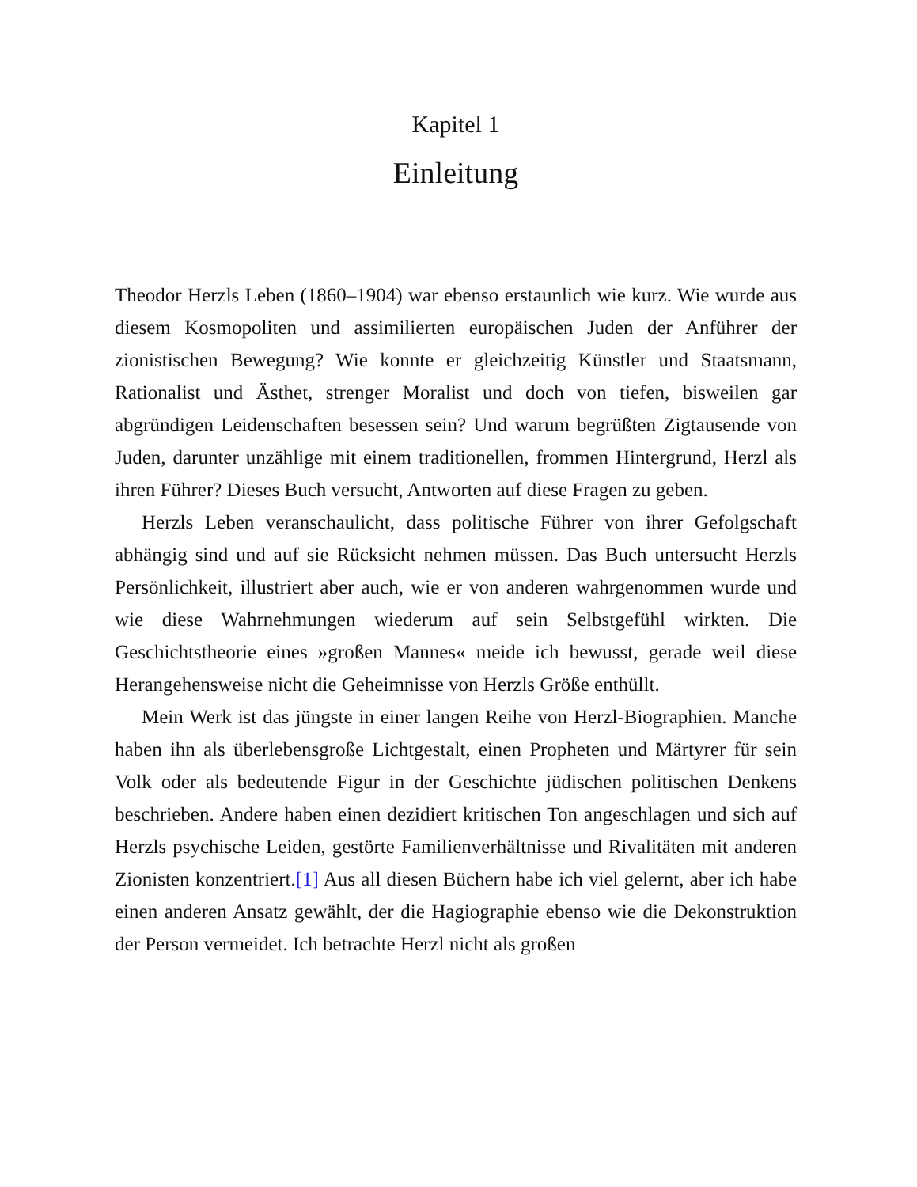Kapitel 1
Einleitung
Theodor Herzls Leben (1860–1904) war ebenso erstaunlich wie kurz. Wie wurde aus diesem Kosmopoliten und assimilierten europäischen Juden der Anführer der zionistischen Bewegung? Wie konnte er gleichzeitig Künstler und Staatsmann, Rationalist und Ästhet, strenger Moralist und doch von tiefen, bisweilen gar abgründigen Leidenschaften besessen sein? Und warum begrüßten Zigtausende von Juden, darunter unzählige mit einem traditionellen, frommen Hintergrund, Herzl als ihren Führer? Dieses Buch versucht, Antworten auf diese Fragen zu geben.
Herzls Leben veranschaulicht, dass politische Führer von ihrer Gefolgschaft abhängig sind und auf sie Rücksicht nehmen müssen. Das Buch untersucht Herzls Persönlichkeit, illustriert aber auch, wie er von anderen wahrgenommen wurde und wie diese Wahrnehmungen wiederum auf sein Selbstgefühl wirkten. Die Geschichtstheorie eines »großen Mannes« meide ich bewusst, gerade weil diese Herangehensweise nicht die Geheimnisse von Herzls Größe enthüllt.
Mein Werk ist das jüngste in einer langen Reihe von Herzl-Biographien. Manche haben ihn als überlebensgroße Lichtgestalt, einen Propheten und Märtyrer für sein Volk oder als bedeutende Figur in der Geschichte jüdischen politischen Denkens beschrieben. Andere haben einen dezidiert kritischen Ton angeschlagen und sich auf Herzls psychische Leiden, gestörte Familienverhältnisse und Rivalitäten mit anderen Zionisten konzentriert.[1] Aus all diesen Büchern habe ich viel gelernt, aber ich habe einen anderen Ansatz gewählt, der die Hagiographie ebenso wie die Dekonstruktion der Person vermeidet. Ich betrachte Herzl nicht als großen